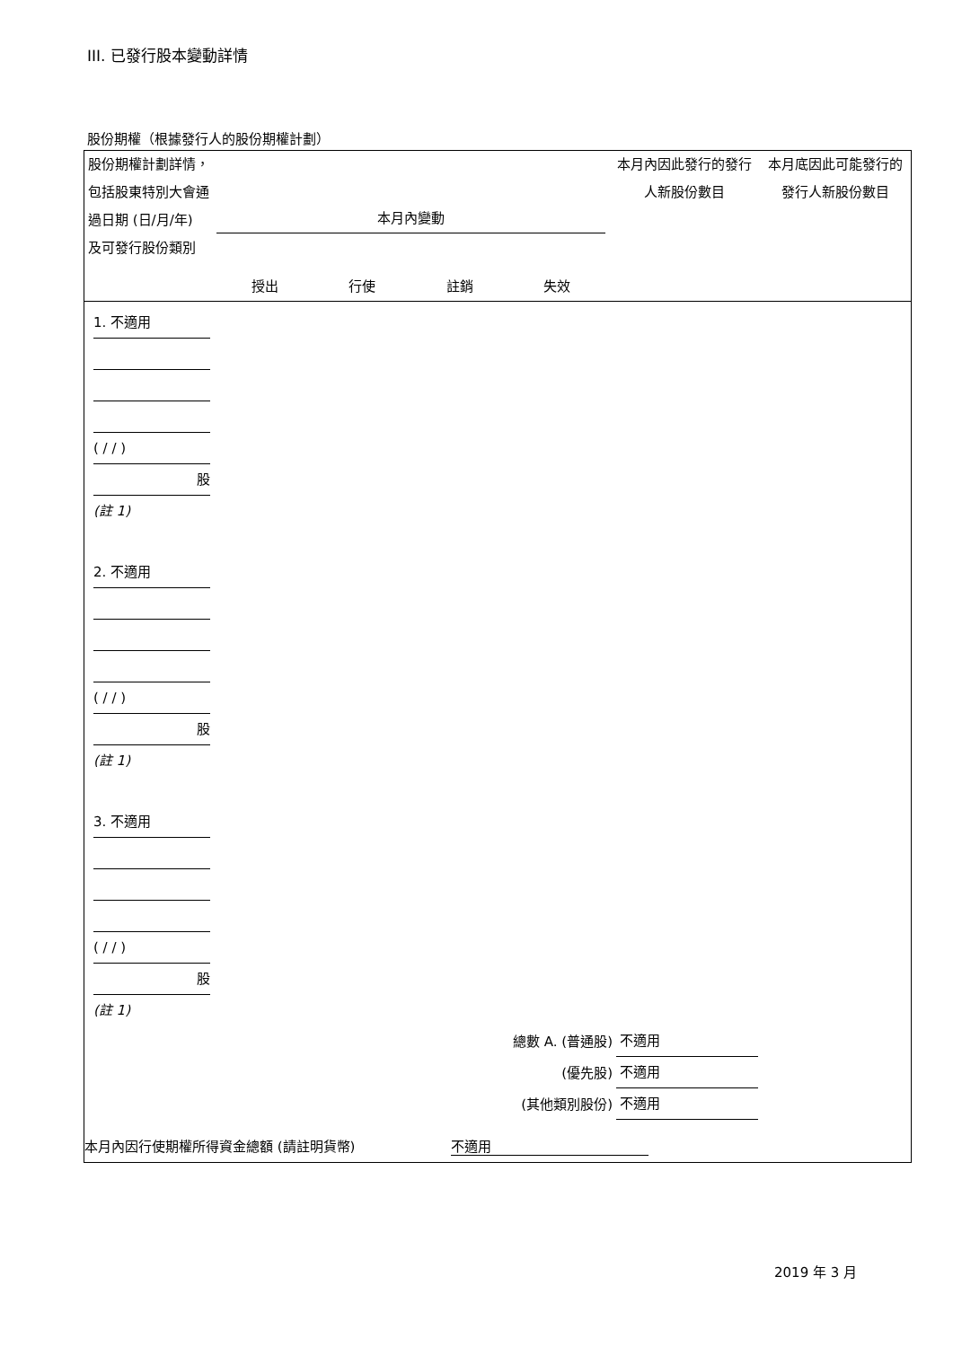III. 已發行股本變動詳情
股份期權（根據發行人的股份期權計劃）
| 股份期權計劃詳情，包括股東特別大會通過日期 (日/月/年) 及可發行股份類別 | 本月內變動 授出 行使 註銷 失效 | 本月內因此發行的發行人新股份數目 | 本月底因此可能發行的發行人新股份數目 |
1. 不適用
( / / )
股
(註 1)
2. 不適用
( / / )
股
(註 1)
3. 不適用
( / / )
股
(註 1)
| 總數 A. (普通股) | 不適用 |
| (優先股) | 不適用 |
| (其他類別股份) | 不適用 |
本月內因行使期權所得資金總額 (請註明貨幣) 不適用
2019 年 3 月